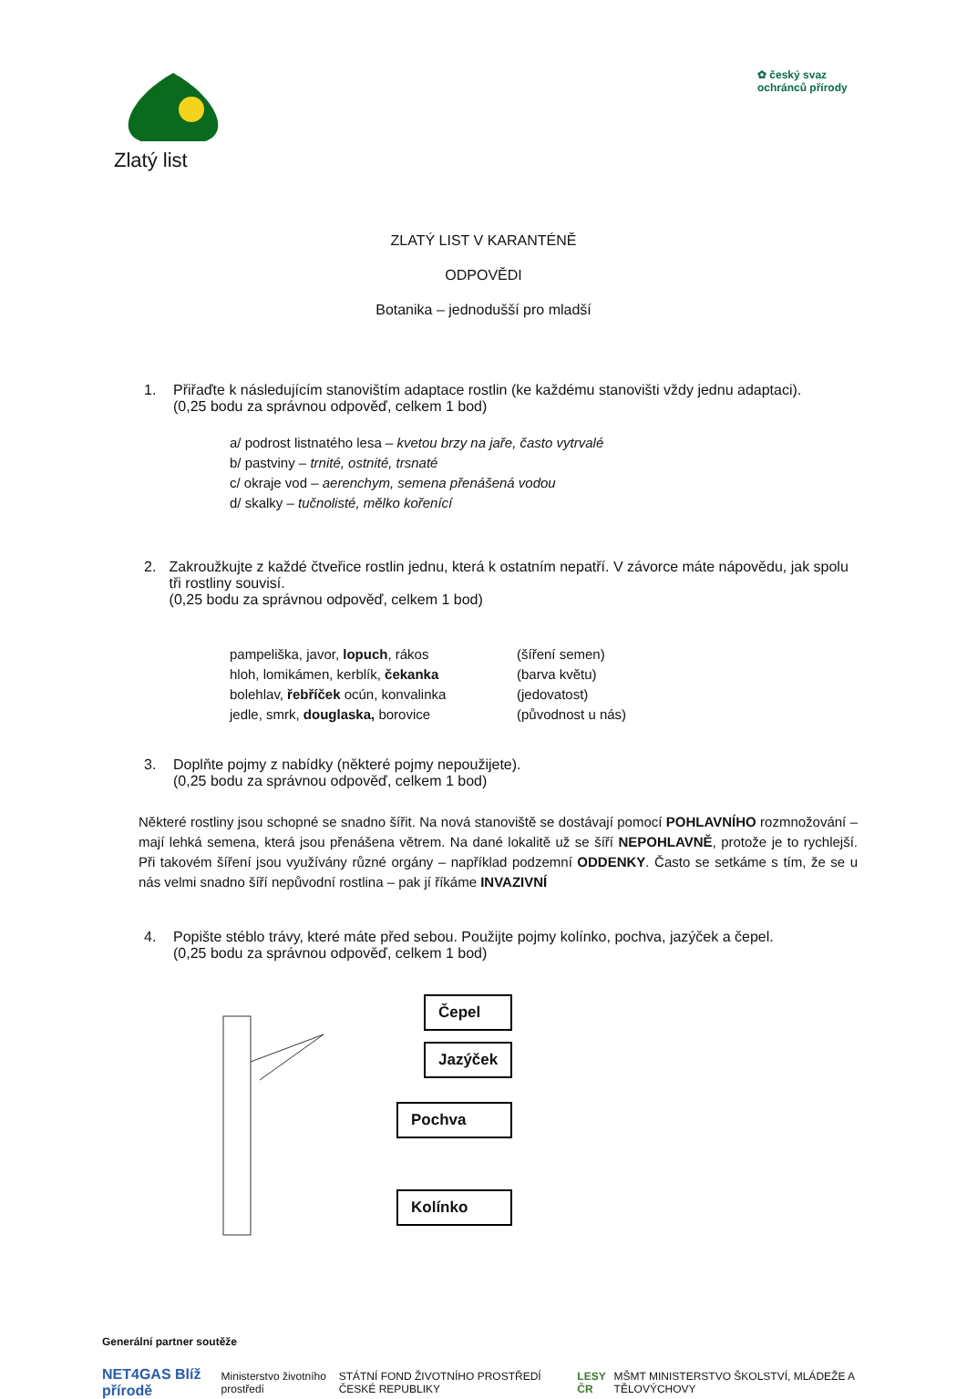Zlatý list
✿ český svaz ochránců přírody
ZLATÝ LIST V KARANTÉNĚ
ODPOVĚDI
Botanika – jednodušší pro mladší
1. Přiřaďte k následujícím stanovištím adaptace rostlin (ke každému stanovišti vždy jednu adaptaci).
(0,25 bodu za správnou odpověď, celkem 1 bod)
a/ podrost listnatého lesa – kvetou brzy na jaře, často vytrvalé
b/ pastviny – trnité, ostnité, trsnaté
c/ okraje vod – aerenchym, semena přenášená vodou
d/ skalky – tučnolisté, mělko kořenící
2. Zakroužkujte z každé čtveřice rostlin jednu, která k ostatním nepatří. V závorce máte nápovědu, jak spolu tři rostliny souvisí.
(0,25 bodu za správnou odpověď, celkem 1 bod)
pampeliška, javor, lopuch, rákos
hloh, lomikámen, kerblík, čekanka
bolehlav, řebříček ocún, konvalinka
jedle, smrk, douglaska, borovice
(šíření semen)
(barva květu)
(jedovatost)
(původnost u nás)
3. Doplňte pojmy z nabídky (některé pojmy nepoužijete).
(0,25 bodu za správnou odpověď, celkem 1 bod)
Některé rostliny jsou schopné se snadno šířit. Na nová stanoviště se dostávají pomocí POHLAVNÍHO rozmnožování – mají lehká semena, která jsou přenášena větrem. Na dané lokalitě už se šíří NEPOHLAVNĚ, protože je to rychlejší. Při takovém šíření jsou využívány různé orgány – například podzemní ODDENKY. Často se setkáme s tím, že se u nás velmi snadno šíří nepůvodní rostlina – pak jí říkáme INVAZIVNÍ
4. Popište stéblo trávy, které máte před sebou. Použijte pojmy kolínko, pochva, jazýček a čepel.
(0,25 bodu za správnou odpověď, celkem 1 bod)
Čepel
Jazýček
Pochva
Kolínko
Generální partner soutěže
NET4GAS Blíž přírodě Ministerstvo životního prostředí STÁTNÍ FOND ŽIVOTNÍHO PROSTŘEDÍ ČESKÉ REPUBLIKY LESY ČR MŠMT MINISTERSTVO ŠKOLSTVÍ, MLÁDEŽE A TĚLOVÝCHOVY